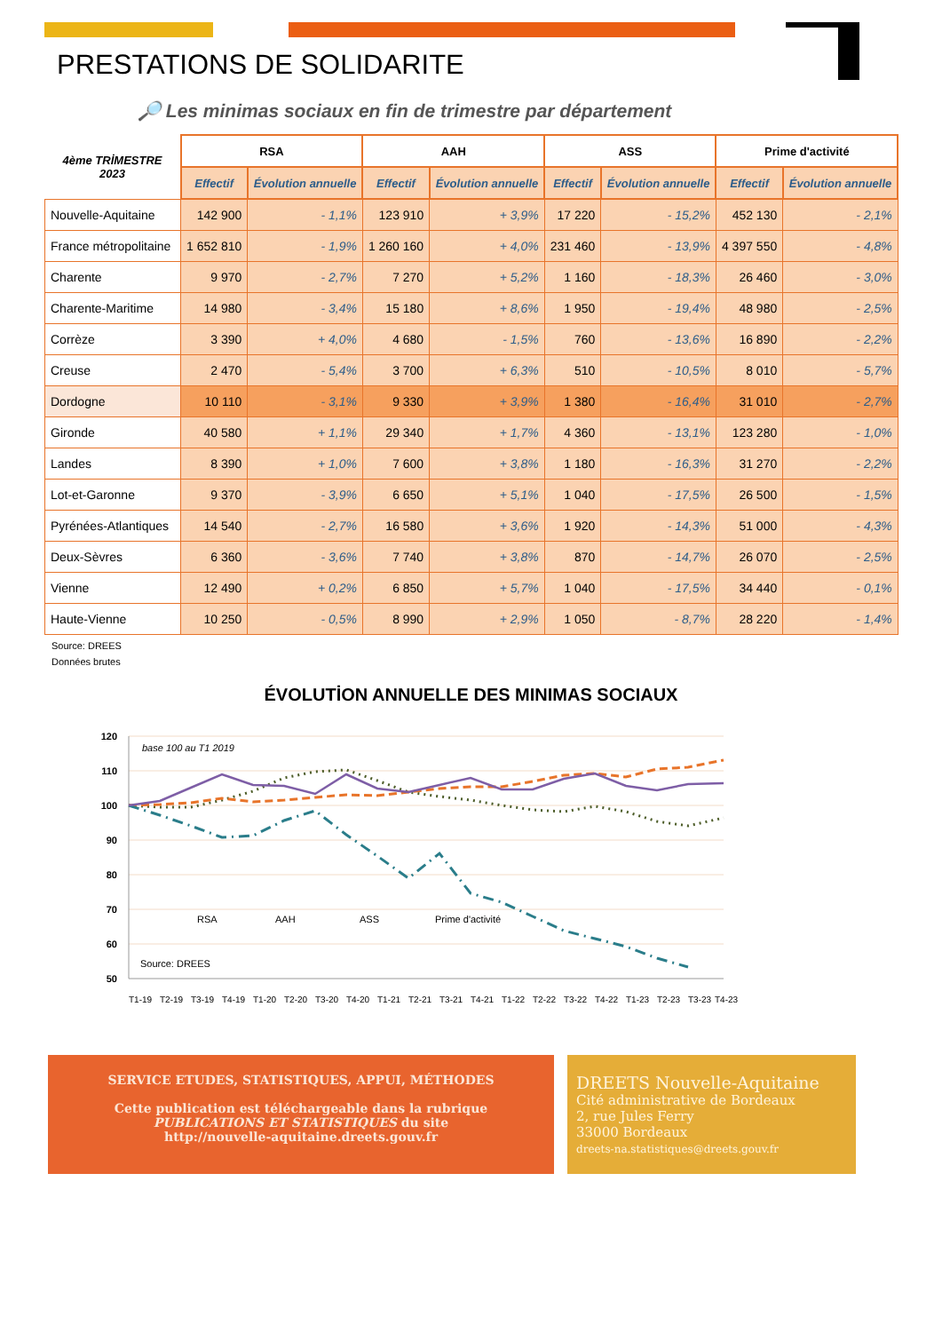PRESTATIONS DE SOLIDARITE
🔎 Les minimas sociaux en fin de trimestre par département
| 4ème TRİMESTRE 2023 | RSA | | AAH | | ASS | | Prime d'activité | |
| --- | --- | --- | --- | --- | --- | --- | --- | --- |
| | Effectif | Évolution annuelle | Effectif | Évolution annuelle | Effectif | Évolution annuelle | Effectif | Évolution annuelle |
| Nouvelle-Aquitaine | 142 900 | - 1,1% | 123 910 | + 3,9% | 17 220 | - 15,2% | 452 130 | - 2,1% |
| France métropolitaine | 1 652 810 | - 1,9% | 1 260 160 | + 4,0% | 231 460 | - 13,9% | 4 397 550 | - 4,8% |
| Charente | 9 970 | - 2,7% | 7 270 | + 5,2% | 1 160 | - 18,3% | 26 460 | - 3,0% |
| Charente-Maritime | 14 980 | - 3,4% | 15 180 | + 8,6% | 1 950 | - 19,4% | 48 980 | - 2,5% |
| Corrèze | 3 390 | + 4,0% | 4 680 | - 1,5% | 760 | - 13,6% | 16 890 | - 2,2% |
| Creuse | 2 470 | - 5,4% | 3 700 | + 6,3% | 510 | - 10,5% | 8 010 | - 5,7% |
| Dordogne | 10 110 | - 3,1% | 9 330 | + 3,9% | 1 380 | - 16,4% | 31 010 | - 2,7% |
| Gironde | 40 580 | + 1,1% | 29 340 | + 1,7% | 4 360 | - 13,1% | 123 280 | - 1,0% |
| Landes | 8 390 | + 1,0% | 7 600 | + 3,8% | 1 180 | - 16,3% | 31 270 | - 2,2% |
| Lot-et-Garonne | 9 370 | - 3,9% | 6 650 | + 5,1% | 1 040 | - 17,5% | 26 500 | - 1,5% |
| Pyrénées-Atlantiques | 14 540 | - 2,7% | 16 580 | + 3,6% | 1 920 | - 14,3% | 51 000 | - 4,3% |
| Deux-Sèvres | 6 360 | - 3,6% | 7 740 | + 3,8% | 870 | - 14,7% | 26 070 | - 2,5% |
| Vienne | 12 490 | + 0,2% | 6 850 | + 5,7% | 1 040 | - 17,5% | 34 440 | - 0,1% |
| Haute-Vienne | 10 250 | - 0,5% | 8 990 | + 2,9% | 1 050 | - 8,7% | 28 220 | - 1,4% |
Source: DREES
Données brutes
ÉVOLUTİON ANNUELLE DES MINIMAS SOCIAUX
120
110
100
90
80
70
60
50
base 100 au T1 2019
RSA
AAH
ASS
Prime d'activité
Source: DREES
T1-19
T2-19
T3-19
T4-19
T1-20
T2-20
T3-20
T4-20
T1-21
T2-21
T3-21
T4-21
T1-22
T2-22
T3-22
T4-22
T1-23
T2-23
T3-23
T4-23
SERVICE ETUDES, STATISTIQUES, APPUI, MÉTHODES
Cette publication est téléchargeable dans la rubrique
PUBLICATIONS ET STATISTIQUES du site
http://nouvelle-aquitaine.dreets.gouv.fr
DREETS Nouvelle-Aquitaine
Cité administrative de Bordeaux
2, rue Jules Ferry
33000 Bordeaux
dreets-na.statistiques@dreets.gouv.fr